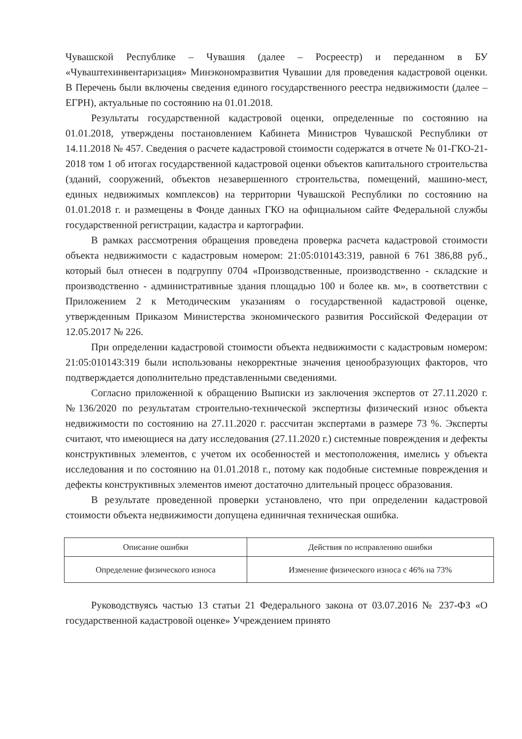Чувашской Республике – Чувашия (далее – Росреестр) и переданном в БУ «Чуваштехинвентаризация» Минэкономразвития Чувашии для проведения кадастровой оценки. В Перечень были включены сведения единого государственного реестра недвижимости (далее – ЕГРН), актуальные по состоянию на 01.01.2018.
Результаты государственной кадастровой оценки, определенные по состоянию на 01.01.2018, утверждены постановлением Кабинета Министров Чувашской Республики от 14.11.2018 № 457. Сведения о расчете кадастровой стоимости содержатся в отчете № 01-ГКО-21-2018 том 1 об итогах государственной кадастровой оценки объектов капитального строительства (зданий, сооружений, объектов незавершенного строительства, помещений, машино-мест, единых недвижимых комплексов) на территории Чувашской Республики по состоянию на 01.01.2018 г. и размещены в Фонде данных ГКО на официальном сайте Федеральной службы государственной регистрации, кадастра и картографии.
В рамках рассмотрения обращения проведена проверка расчета кадастровой стоимости объекта недвижимости с кадастровым номером: 21:05:010143:319, равной 6 761 386,88 руб., который был отнесен в подгруппу 0704 «Производственные, производственно - складские и производственно - административные здания площадью 100 и более кв. м», в соответствии с Приложением 2 к Методическим указаниям о государственной кадастровой оценке, утвержденным Приказом Министерства экономического развития Российской Федерации от 12.05.2017 № 226.
При определении кадастровой стоимости объекта недвижимости с кадастровым номером: 21:05:010143:319 были использованы некорректные значения ценообразующих факторов, что подтверждается дополнительно представленными сведениями.
Согласно приложенной к обращению Выписки из заключения экспертов от 27.11.2020 г. №136/2020 по результатам строительно-технической экспертизы физический износ объекта недвижимости по состоянию на 27.11.2020 г. рассчитан экспертами в размере 73 %. Эксперты считают, что имеющиеся на дату исследования (27.11.2020 г.) системные повреждения и дефекты конструктивных элементов, с учетом их особенностей и местоположения, имелись у объекта исследования и по состоянию на 01.01.2018 г., потому как подобные системные повреждения и дефекты конструктивных элементов имеют достаточно длительный процесс образования.
В результате проведенной проверки установлено, что при определении кадастровой стоимости объекта недвижимости допущена единичная техническая ошибка.
| Описание ошибки | Действия по исправлению ошибки |
| --- | --- |
| Определение физического износа | Изменение физического износа с 46% на 73% |
Руководствуясь частью 13 статьи 21 Федерального закона от 03.07.2016 № 237-ФЗ «О государственной кадастровой оценке» Учреждением принято